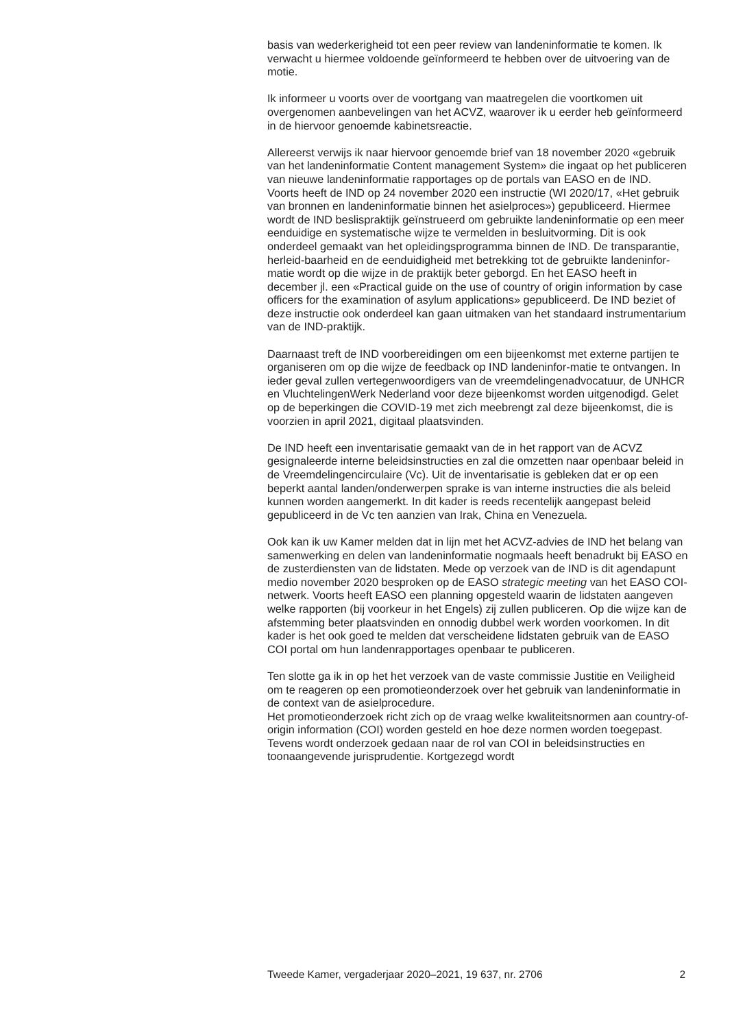basis van wederkerigheid tot een peer review van landeninformatie te komen. Ik verwacht u hiermee voldoende geïnformeerd te hebben over de uitvoering van de motie.
Ik informeer u voorts over de voortgang van maatregelen die voortkomen uit overgenomen aanbevelingen van het ACVZ, waarover ik u eerder heb geïnformeerd in de hiervoor genoemde kabinetsreactie.
Allereerst verwijs ik naar hiervoor genoemde brief van 18 november 2020 «gebruik van het landeninformatie Content management System» die ingaat op het publiceren van nieuwe landeninformatie rapportages op de portals van EASO en de IND.
Voorts heeft de IND op 24 november 2020 een instructie (WI 2020/17, «Het gebruik van bronnen en landeninformatie binnen het asielproces») gepubliceerd. Hiermee wordt de IND beslispraktijk geïnstrueerd om gebruikte landeninformatie op een meer eenduidige en systematische wijze te vermelden in besluitvorming. Dit is ook onderdeel gemaakt van het opleidingsprogramma binnen de IND. De transparantie, herleid-baarheid en de eenduidigheid met betrekking tot de gebruikte landeninfor-matie wordt op die wijze in de praktijk beter geborgd. En het EASO heeft in december jl. een «Practical guide on the use of country of origin information by case officers for the examination of asylum applications» gepubliceerd. De IND beziet of deze instructie ook onderdeel kan gaan uitmaken van het standaard instrumentarium van de IND-praktijk.
Daarnaast treft de IND voorbereidingen om een bijeenkomst met externe partijen te organiseren om op die wijze de feedback op IND landeninfor-matie te ontvangen. In ieder geval zullen vertegenwoordigers van de vreemdelingenadvocatuur, de UNHCR en VluchtelingenWerk Nederland voor deze bijeenkomst worden uitgenodigd. Gelet op de beperkingen die COVID-19 met zich meebrengt zal deze bijeenkomst, die is voorzien in april 2021, digitaal plaatsvinden.
De IND heeft een inventarisatie gemaakt van de in het rapport van de ACVZ gesignaleerde interne beleidsinstructies en zal die omzetten naar openbaar beleid in de Vreemdelingencirculaire (Vc). Uit de inventarisatie is gebleken dat er op een beperkt aantal landen/onderwerpen sprake is van interne instructies die als beleid kunnen worden aangemerkt. In dit kader is reeds recentelijk aangepast beleid gepubliceerd in de Vc ten aanzien van Irak, China en Venezuela.
Ook kan ik uw Kamer melden dat in lijn met het ACVZ-advies de IND het belang van samenwerking en delen van landeninformatie nogmaals heeft benadrukt bij EASO en de zusterdiensten van de lidstaten. Mede op verzoek van de IND is dit agendapunt medio november 2020 besproken op de EASO strategic meeting van het EASO COI-netwerk. Voorts heeft EASO een planning opgesteld waarin de lidstaten aangeven welke rapporten (bij voorkeur in het Engels) zij zullen publiceren. Op die wijze kan de afstemming beter plaatsvinden en onnodig dubbel werk worden voorkomen. In dit kader is het ook goed te melden dat verscheidene lidstaten gebruik van de EASO COI portal om hun landenrapportages openbaar te publiceren.
Ten slotte ga ik in op het het verzoek van de vaste commissie Justitie en Veiligheid om te reageren op een promotieonderzoek over het gebruik van landeninformatie in de context van de asielprocedure.
Het promotieonderzoek richt zich op de vraag welke kwaliteitsnormen aan country-of-origin information (COI) worden gesteld en hoe deze normen worden toegepast. Tevens wordt onderzoek gedaan naar de rol van COI in beleidsinstructies en toonaangevende jurisprudentie. Kortgezegd wordt
Tweede Kamer, vergaderjaar 2020–2021, 19 637, nr. 2706 2